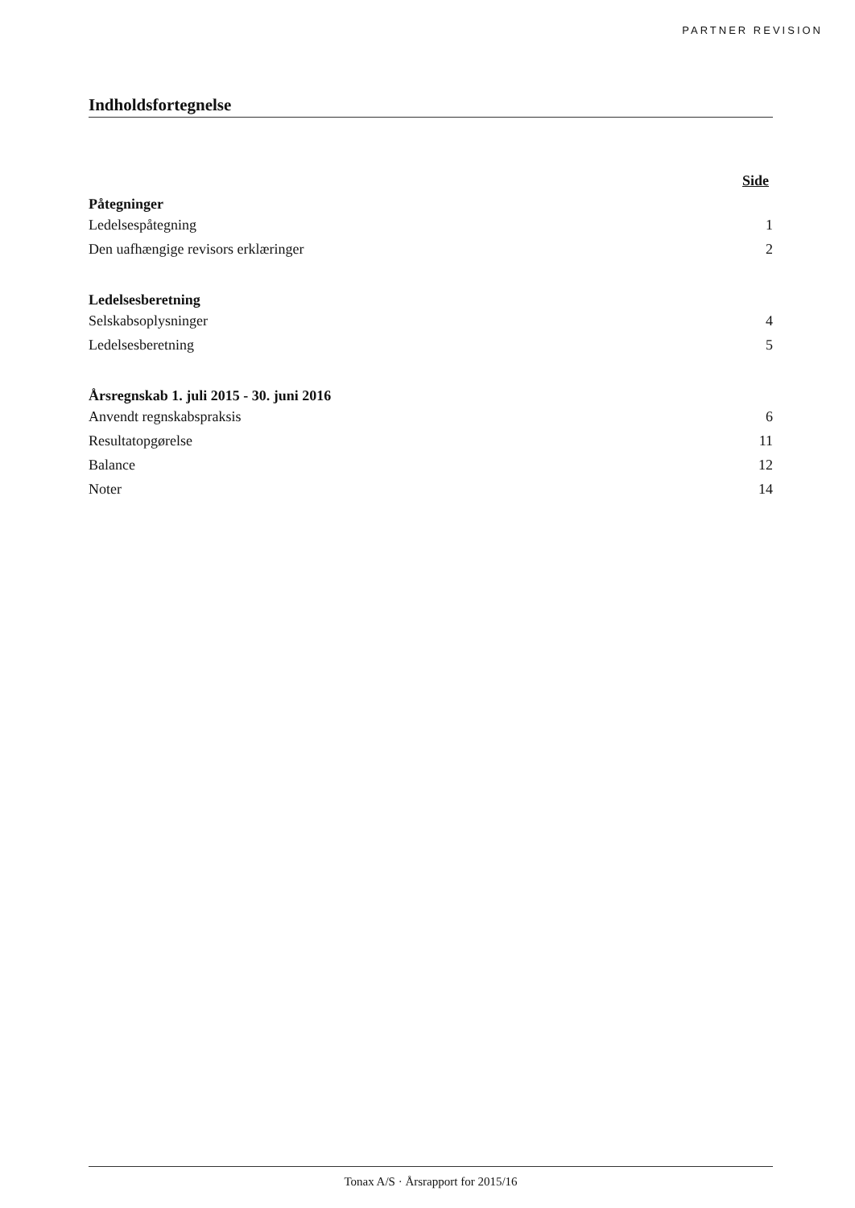PARTNER REVISION
Indholdsfortegnelse
Side
Påtegninger
Ledelsespåtegning 1
Den uafhængige revisors erklæringer 2
Ledelsesberetning
Selskabsoplysninger 4
Ledelsesberetning 5
Årsregnskab 1. juli 2015 - 30. juni 2016
Anvendt regnskabspraksis 6
Resultatopgørelse 11
Balance 12
Noter 14
Tonax A/S · Årsrapport for 2015/16